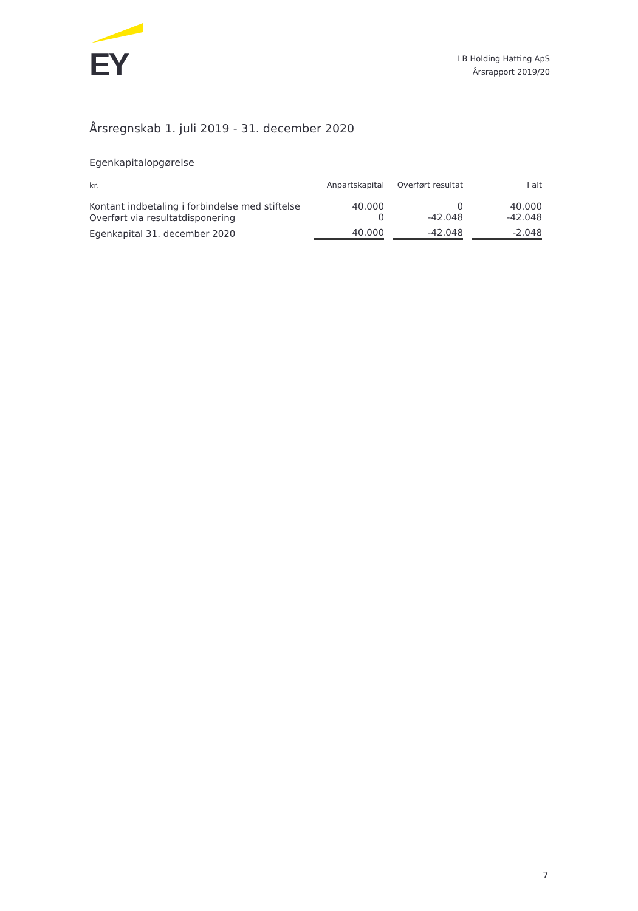EY
LB Holding Hatting ApS
Årsrapport 2019/20
Årsregnskab 1. juli 2019 - 31. december 2020
Egenkapitalopgørelse
| kr. | Anpartskapital | Overført resultat | I alt |
| --- | --- | --- | --- |
| Kontant indbetaling i forbindelse med stiftelse | 40.000 | 0 | 40.000 |
| Overført via resultatdisponering | 0 | -42.048 | -42.048 |
| Egenkapital 31. december 2020 | 40.000 | -42.048 | -2.048 |
7